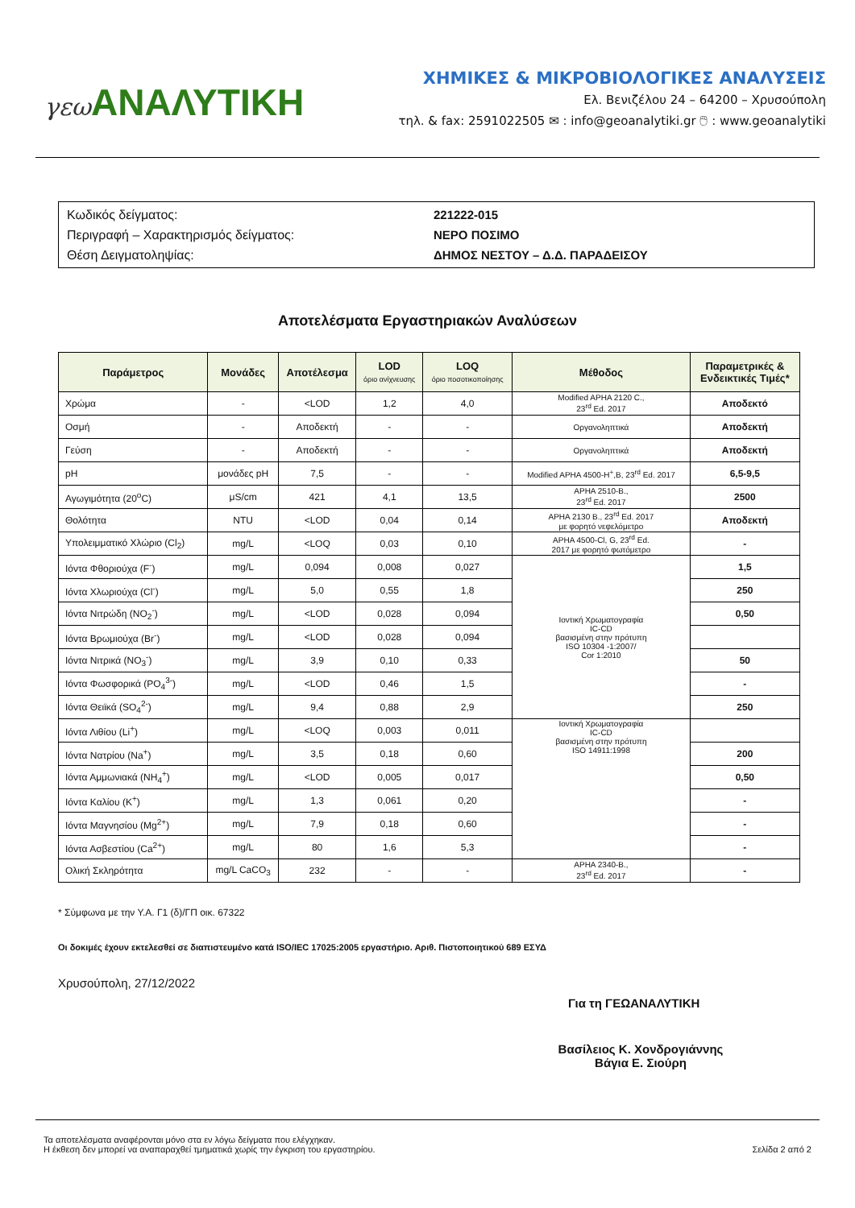γεω ΑΝΑΛΥΤΙΚΗ
ΧΗΜΙΚΕΣ & ΜΙΚΡΟΒΙΟΛΟΓΙΚΕΣ ΑΝΑΛΥΣΕΙΣ
Ελ. Βενιζέλου 24 – 64200 – Χρυσούπολη
τηλ. & fax: 2591022505 ✉ : info@geoanalytiki.gr 🖱 : www.geoanalytiki
Κωδικός δείγματος: 221222-015
Περιγραφή – Χαρακτηρισμός δείγματος: ΝΕΡΟ ΠΟΣΙΜΟ
Θέση Δειγματοληψίας: ΔΗΜΟΣ ΝΕΣΤΟΥ – Δ.Δ. ΠΑΡΑΔΕΙΣΟΥ
Αποτελέσματα Εργαστηριακών Αναλύσεων
| Παράμετρος | Μονάδες | Αποτέλεσμα | LOD όριο ανίχνευσης | LOQ όριο ποσοτικοποίησης | Μέθοδος | Παραμετρικές & Ενδεικτικές Τιμές* |
| --- | --- | --- | --- | --- | --- | --- |
| Χρώμα | - | <LOD | 1,2 | 4,0 | Modified APHA 2120 C., 23<sup>rd</sup> Ed. 2017 | Αποδεκτό |
| Οσμή | - | Αποδεκτή | - | - | Οργανοληπτικά | Αποδεκτή |
| Γεύση | - | Αποδεκτή | - | - | Οργανοληπτικά | Αποδεκτή |
| pH | μονάδες pH | 7,5 | - | - | Modified APHA 4500-H<sup>+</sup>,B, 23<sup>rd</sup> Ed. 2017 | 6,5-9,5 |
| Αγωγιμότητα (20<sup>o</sup>C) | μS/cm | 421 | 4,1 | 13,5 | APHA 2510-B., 23<sup>rd</sup> Ed. 2017 | 2500 |
| Θολότητα | NTU | <LOD | 0,04 | 0,14 | APHA 2130 B., 23<sup>rd</sup> Ed. 2017 με φορητό νεφελόμετρο | Αποδεκτή |
| Υπολειμματικό Χλώριο (Cl<sub>2</sub>) | mg/L | <LOQ | 0,03 | 0,10 | APHA 4500-Cl, G, 23<sup>rd</sup> Ed. 2017 με φορητό φωτόμετρο | - |
| Ιόντα Φθοριούχα (F<sup>-</sup>) | mg/L | 0,094 | 0,008 | 0,027 | Ιοντική Χρωματογραφία IC-CD βασισμένη στην πρότυπη ISO 10304 -1:2007/ Cor 1:2010 | 1,5 |
| Ιόντα Χλωριούχα (Cl<sup>-</sup>) | mg/L | 5,0 | 0,55 | 1,8 | | 250 |
| Ιόντα Νιτρώδη (NO<sub>2</sub><sup>-</sup>) | mg/L | <LOD | 0,028 | 0,094 | | 0,50 |
| Ιόντα Βρωμιούχα (Br<sup>-</sup>) | mg/L | <LOD | 0,028 | 0,094 | | |
| Ιόντα Νιτρικά (NO<sub>3</sub><sup>-</sup>) | mg/L | 3,9 | 0,10 | 0,33 | | 50 |
| Ιόντα Φωσφορικά (PO<sub>4</sub><sup>3-</sup>) | mg/L | <LOD | 0,46 | 1,5 | | - |
| Ιόντα Θειϊκά (SO<sub>4</sub><sup>2-</sup>) | mg/L | 9,4 | 0,88 | 2,9 | | 250 |
| Ιόντα Λιθίου (Li<sup>+</sup>) | mg/L | <LOQ | 0,003 | 0,011 | Ιοντική Χρωματογραφία IC-CD βασισμένη στην πρότυπη ISO 14911:1998 | |
| Ιόντα Νατρίου (Na<sup>+</sup>) | mg/L | 3,5 | 0,18 | 0,60 | | 200 |
| Ιόντα Αμμωνιακά (NH<sub>4</sub><sup>+</sup>) | mg/L | <LOD | 0,005 | 0,017 | | 0,50 |
| Ιόντα Καλίου (K<sup>+</sup>) | mg/L | 1,3 | 0,061 | 0,20 | | - |
| Ιόντα Μαγνησίου (Mg<sup>2+</sup>) | mg/L | 7,9 | 0,18 | 0,60 | | - |
| Ιόντα Ασβεστίου (Ca<sup>2+</sup>) | mg/L | 80 | 1,6 | 5,3 | | - |
| Ολική Σκληρότητα | mg/L CaCO<sub>3</sub> | 232 | - | - | APHA 2340-B., 23<sup>rd</sup> Ed. 2017 | - |
* Σύμφωνα με την Υ.Α. Γ1 (δ)/ΓΠ οικ. 67322
Οι δοκιμές έχουν εκτελεσθεί σε διαπιστευμένο κατά ISO/IEC 17025:2005 εργαστήριο. Αριθ. Πιστοποιητικού 689 ΕΣΥΔ
Χρυσούπολη, 27/12/2022
Για τη ΓΕΩΑΝΑΛΥΤΙΚΗ
Βασίλειος Κ. Χονδρογιάννης
Βάγια Ε. Σιούρη
Τα αποτελέσματα αναφέρονται μόνο στα εν λόγω δείγματα που ελέγχηκαν.
Η έκθεση δεν μπορεί να αναπαραχθεί τμηματικά χωρίς την έγκριση του εργαστηρίου. Σελίδα 2 από 2